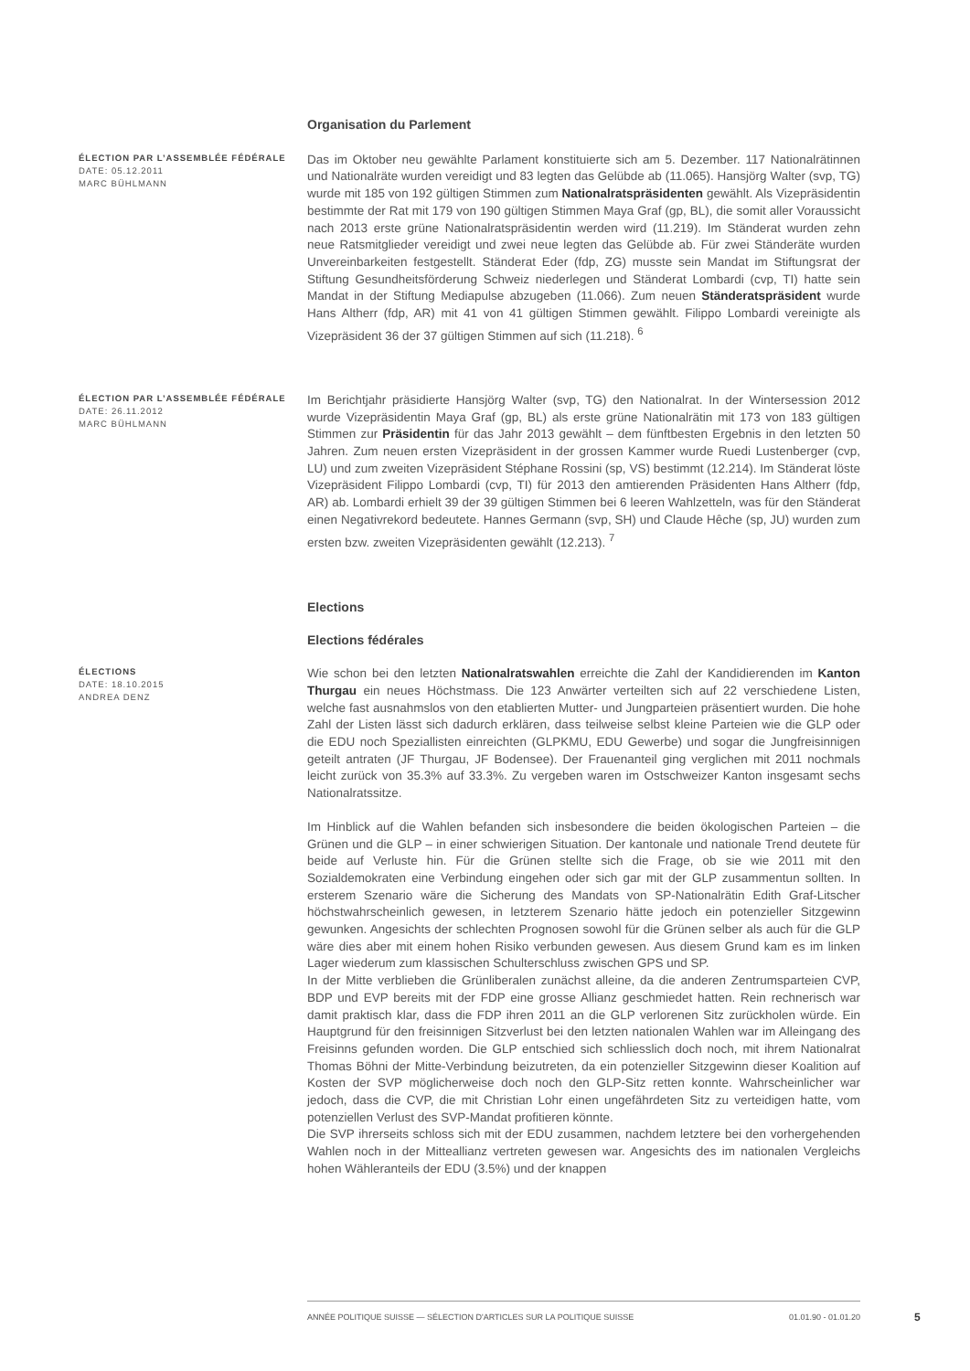Organisation du Parlement
ÉLECTION PAR L’ASSEMBLÉE FÉDÉRALE
DATE: 05.12.2011
MARC BÜHLMANN
Das im Oktober neu gewählte Parlament konstituierte sich am 5. Dezember. 117 Nationalrätinnen und Nationalräte wurden vereidigt und 83 legten das Gelübde ab (11.065). Hansjörg Walter (svp, TG) wurde mit 185 von 192 gültigen Stimmen zum Nationalratspräsidenten gewählt. Als Vizepräsidentin bestimmte der Rat mit 179 von 190 gültigen Stimmen Maya Graf (gp, BL), die somit aller Voraussicht nach 2013 erste grüne Nationalratspräsidentin werden wird (11.219). Im Ständerat wurden zehn neue Ratsmitglieder vereidigt und zwei neue legten das Gelübde ab. Für zwei Ständeräte wurden Unvereinbarkeiten festgestellt. Ständerat Eder (fdp, ZG) musste sein Mandat im Stiftungsrat der Stiftung Gesundheitsförderung Schweiz niederlegen und Ständerat Lombardi (cvp, TI) hatte sein Mandat in der Stiftung Mediapulse abzugeben (11.066). Zum neuen Ständeratspräsident wurde Hans Altherr (fdp, AR) mit 41 von 41 gültigen Stimmen gewählt. Filippo Lombardi vereinigte als Vizepräsident 36 der 37 gültigen Stimmen auf sich (11.218). <sup>6</sup>
ÉLECTION PAR L’ASSEMBLÉE FÉDÉRALE
DATE: 26.11.2012
MARC BÜHLMANN
Im Berichtjahr präsidierte Hansjörg Walter (svp, TG) den Nationalrat. In der Wintersession 2012 wurde Vizepräsidentin Maya Graf (gp, BL) als erste grüne Nationalrätin mit 173 von 183 gültigen Stimmen zur Präsidentin für das Jahr 2013 gewählt – dem fünftbesten Ergebnis in den letzten 50 Jahren. Zum neuen ersten Vizepräsident in der grossen Kammer wurde Ruedi Lustenberger (cvp, LU) und zum zweiten Vizepräsident Stéphane Rossini (sp, VS) bestimmt (12.214). Im Ständerat löste Vizepräsident Filippo Lombardi (cvp, TI) für 2013 den amtierenden Präsidenten Hans Altherr (fdp, AR) ab. Lombardi erhielt 39 der 39 gültigen Stimmen bei 6 leeren Wahlzetteln, was für den Ständerat einen Negativrekord bedeutete. Hannes Germann (svp, SH) und Claude Hêche (sp, JU) wurden zum ersten bzw. zweiten Vizepräsidenten gewählt (12.213). <sup>7</sup>
Elections
Elections fédérales
ÉLECTIONS
DATE: 18.10.2015
ANDREA DENZ
Wie schon bei den letzten Nationalratswahlen erreichte die Zahl der Kandidierenden im Kanton Thurgau ein neues Höchstmass. Die 123 Anwärter verteilten sich auf 22 verschiedene Listen, welche fast ausnahmslos von den etablierten Mutter- und Jungparteien präsentiert wurden. Die hohe Zahl der Listen lässt sich dadurch erklären, dass teilweise selbst kleine Parteien wie die GLP oder die EDU noch Speziallisten einreichten (GLPKMU, EDU Gewerbe) und sogar die Jungfreisinnigen geteilt antraten (JF Thurgau, JF Bodensee). Der Frauenanteil ging verglichen mit 2011 nochmals leicht zurück von 35.3% auf 33.3%. Zu vergeben waren im Ostschweizer Kanton insgesamt sechs Nationalratssitze.
Im Hinblick auf die Wahlen befanden sich insbesondere die beiden ökologischen Parteien – die Grünen und die GLP – in einer schwierigen Situation. Der kantonale und nationale Trend deutete für beide auf Verluste hin. Für die Grünen stellte sich die Frage, ob sie wie 2011 mit den Sozialdemokraten eine Verbindung eingehen oder sich gar mit der GLP zusammentun sollten. In ersterem Szenario wäre die Sicherung des Mandats von SP-Nationalrätin Edith Graf-Litscher höchstwahrscheinlich gewesen, in letzterem Szenario hätte jedoch ein potenzieller Sitzgewinn gewunken. Angesichts der schlechten Prognosen sowohl für die Grünen selber als auch für die GLP wäre dies aber mit einem hohen Risiko verbunden gewesen. Aus diesem Grund kam es im linken Lager wiederum zum klassischen Schulterschluss zwischen GPS und SP.
In der Mitte verblieben die Grünliberalen zunächst alleine, da die anderen Zentrumsparteien CVP, BDP und EVP bereits mit der FDP eine grosse Allianz geschmiedet hatten. Rein rechnerisch war damit praktisch klar, dass die FDP ihren 2011 an die GLP verlorenen Sitz zurückholen würde. Ein Hauptgrund für den freisinnigen Sitzverlust bei den letzten nationalen Wahlen war im Alleingang des Freisinns gefunden worden. Die GLP entschied sich schliesslich doch noch, mit ihrem Nationalrat Thomas Böhni der Mitte-Verbindung beizutreten, da ein potenzieller Sitzgewinn dieser Koalition auf Kosten der SVP möglicherweise doch noch den GLP-Sitz retten konnte. Wahrscheinlicher war jedoch, dass die CVP, die mit Christian Lohr einen ungefährdeten Sitz zu verteidigen hatte, vom potenziellen Verlust des SVP-Mandat profitieren könnte.
Die SVP ihrerseits schloss sich mit der EDU zusammen, nachdem letztere bei den vorhergehenden Wahlen noch in der Mitteallianz vertreten gewesen war. Angesichts des im nationalen Vergleichs hohen Wähleranteils der EDU (3.5%) und der knappen
ANNÉE POLITIQUE SUISSE — SÉLECTION D'ARTICLES SUR LA POLITIQUE SUISSE 01.01.90 - 01.01.20
5